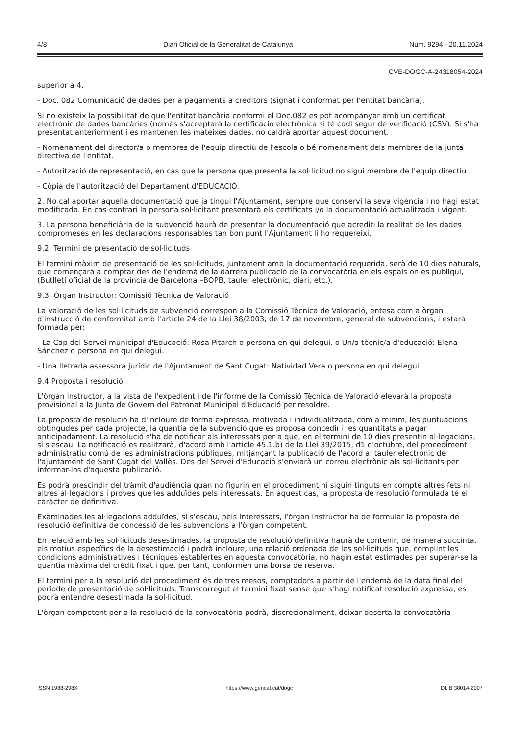4/8 Diari Oficial de la Generalitat de Catalunya Núm. 9294 - 20.11.2024
CVE-DOGC-A-24318054-2024
superior a 4.
- Doc. 082 Comunicació de dades per a pagaments a creditors (signat i conformat per l'entitat bancària).
Si no existeix la possibilitat de que l'entitat bancària conformi el Doc.082 es pot acompanyar amb un certificat electrònic de dades bancàries (només s'acceptarà la certificació electrònica si té codi segur de verificació (CSV). Si s'ha presentat anteriorment i es mantenen les mateixes dades, no caldrà aportar aquest document.
- Nomenament del director/a o membres de l'equip directiu de l'escola o bé nomenament dels membres de la junta directiva de l'entitat.
- Autorització de representació, en cas que la persona que presenta la sol·licitud no sigui membre de l'equip directiu
- Còpia de l'autorització del Departament d'EDUCACIÓ.
2. No cal aportar aquella documentació que ja tingui l'Ajuntament, sempre que conservi la seva vigència i no hagi estat modificada. En cas contrari la persona sol·licitant presentarà els certificats i/o la documentació actualitzada i vigent.
3. La persona beneficiària de la subvenció haurà de presentar la documentació que acrediti la realitat de les dades compromeses en les declaracions responsables tan bon punt l'Ajuntament li ho requereixi.
9.2. Termini de presentació de sol·licituds
El termini màxim de presentació de les sol·licituds, juntament amb la documentació requerida, serà de 10 dies naturals, que començarà a comptar des de l'endemà de la darrera publicació de la convocatòria en els espais on es publiqui, (Butlletí oficial de la província de Barcelona –BOPB, tauler electrònic, diari, etc.).
9.3. Òrgan Instructor: Comissió Tècnica de Valoració
La valoració de les sol·licituds de subvenció correspon a la Comissió Tècnica de Valoració, entesa com a òrgan d'instrucció de conformitat amb l'article 24 de la Llei 38/2003, de 17 de novembre, general de subvencions, i estarà formada per:
- La Cap del Servei municipal d'Educació: Rosa Pitarch o persona en qui delegui. o Un/a tècnic/a d'educació: Elena Sánchez o persona en qui delegui.
- Una lletrada assessora jurídic de l'Ajuntament de Sant Cugat: Natividad Vera o persona en qui delegui.
9.4 Proposta i resolució
L'òrgan instructor, a la vista de l'expedient i de l'informe de la Comissió Tècnica de Valoració elevarà la proposta provisional a la Junta de Govern del Patronat Municipal d'Educació per resoldre.
La proposta de resolució ha d'incloure de forma expressa, motivada i individualitzada, com a mínim, les puntuacions obtingudes per cada projecte, la quantia de la subvenció que es proposa concedir i les quantitats a pagar anticipadament. La resolució s'ha de notificar als interessats per a que, en el termini de 10 dies presentin al·legacions, si s'escau. La notificació es realitzarà, d'acord amb l'article 45.1.b) de la Llei 39/2015, d1 d'octubre, del procediment administratiu comú de les administracions públiques, mitjançant la publicació de l'acord al tauler electrònic de l'ajuntament de Sant Cugat del Vallès. Des del Servei d'Educació s'enviarà un correu electrònic als sol·licitants per informar-los d'aquesta publicació.
Es podrà prescindir del tràmit d'audiència quan no figurin en el procediment ni siguin tinguts en compte altres fets ni altres al·legacions i proves que les adduïdes pels interessats. En aquest cas, la proposta de resolució formulada té el caràcter de definitiva.
Examinades les al·legacions adduïdes, si s'escau, pels interessats, l'òrgan instructor ha de formular la proposta de resolució definitiva de concessió de les subvencions a l'òrgan competent.
En relació amb les sol·licituds desestimades, la proposta de resolució definitiva haurà de contenir, de manera succinta, els motius específics de la desestimació i podrà incloure, una relació ordenada de les sol·licituds que, complint les condicions administratives i tècniques establertes en aquesta convocatòria, no hagin estat estimades per superar-se la quantia màxima del crèdit fixat i que, per tant, conformen una borsa de reserva.
El termini per a la resolució del procediment és de tres mesos, comptadors a partir de l'endemà de la data final del període de presentació de sol·licituds. Transcorregut el termini fixat sense que s'hagi notificat resolució expressa, es podrà entendre desestimada la sol·licitud.
L'òrgan competent per a la resolució de la convocatòria podrà, discrecionalment, deixar deserta la convocatòria
ISSN 1988-298X https://www.gencat.cat/dogc DL B 38014-2007